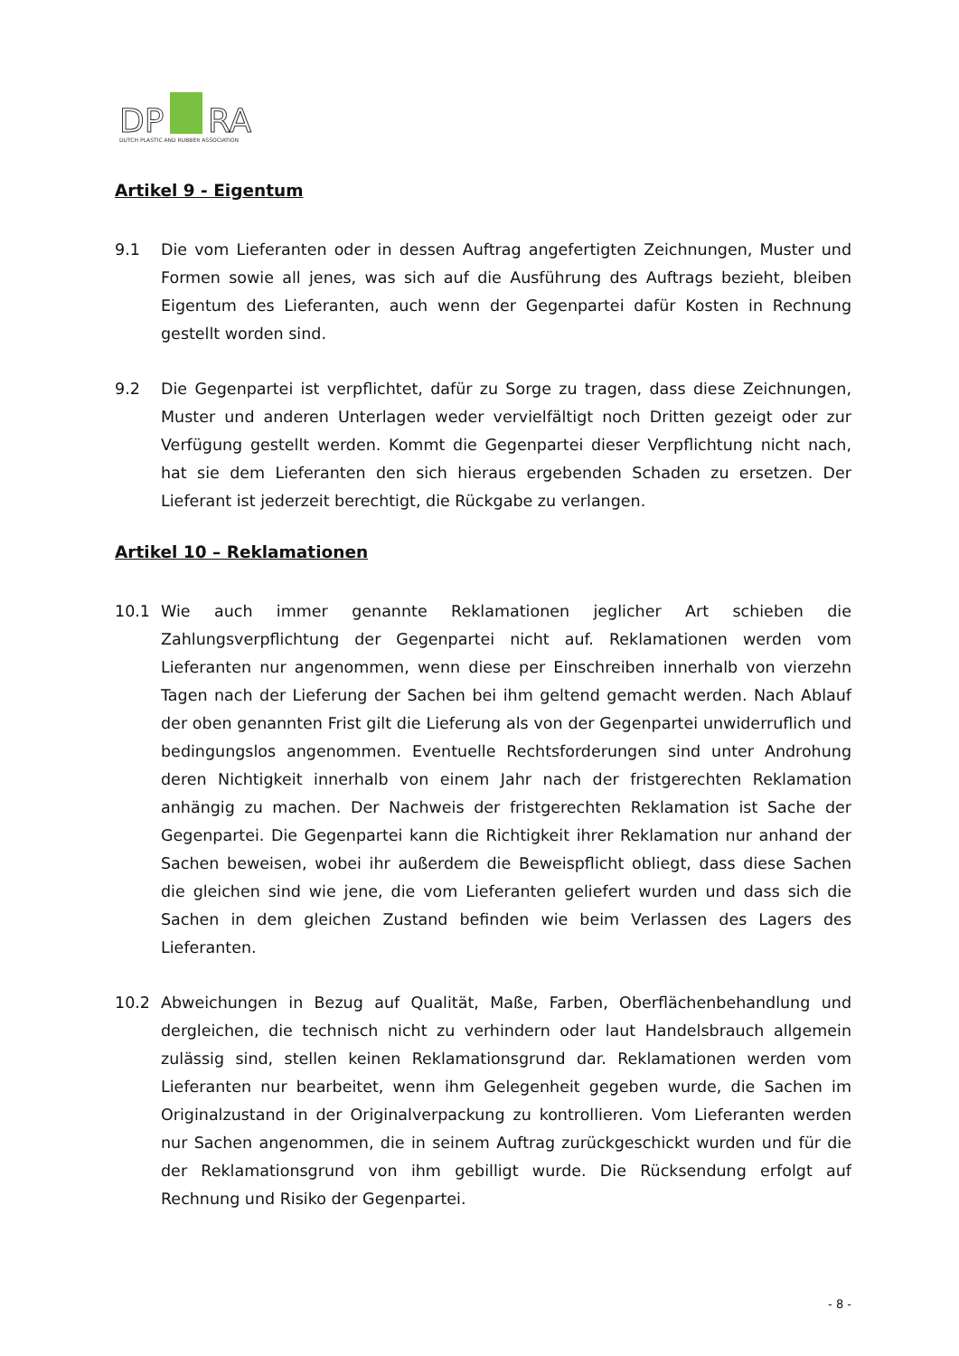DP
RA
DUTCH PLASTIC AND RUBBER ASSOCIATION
Artikel 9 - Eigentum
9.1 Die vom Lieferanten oder in dessen Auftrag angefertigten Zeichnungen, Muster und Formen sowie all jenes, was sich auf die Ausführung des Auftrags bezieht, bleiben Eigentum des Lieferanten, auch wenn der Gegenpartei dafür Kosten in Rechnung gestellt worden sind.
9.2 Die Gegenpartei ist verpflichtet, dafür zu Sorge zu tragen, dass diese Zeichnungen, Muster und anderen Unterlagen weder vervielfältigt noch Dritten gezeigt oder zur Verfügung gestellt werden. Kommt die Gegenpartei dieser Verpflichtung nicht nach, hat sie dem Lieferanten den sich hieraus ergebenden Schaden zu ersetzen. Der Lieferant ist jederzeit berechtigt, die Rückgabe zu verlangen.
Artikel 10 – Reklamationen
10.1 Wie auch immer genannte Reklamationen jeglicher Art schieben die Zahlungsverpflichtung der Gegenpartei nicht auf. Reklamationen werden vom Lieferanten nur angenommen, wenn diese per Einschreiben innerhalb von vierzehn Tagen nach der Lieferung der Sachen bei ihm geltend gemacht werden. Nach Ablauf der oben genannten Frist gilt die Lieferung als von der Gegenpartei unwiderruflich und bedingungslos angenommen. Eventuelle Rechtsforderungen sind unter Androhung deren Nichtigkeit innerhalb von einem Jahr nach der fristgerechten Reklamation anhängig zu machen. Der Nachweis der fristgerechten Reklamation ist Sache der Gegenpartei. Die Gegenpartei kann die Richtigkeit ihrer Reklamation nur anhand der Sachen beweisen, wobei ihr außerdem die Beweispflicht obliegt, dass diese Sachen die gleichen sind wie jene, die vom Lieferanten geliefert wurden und dass sich die Sachen in dem gleichen Zustand befinden wie beim Verlassen des Lagers des Lieferanten.
10.2 Abweichungen in Bezug auf Qualität, Maße, Farben, Oberflächenbehandlung und dergleichen, die technisch nicht zu verhindern oder laut Handelsbrauch allgemein zulässig sind, stellen keinen Reklamationsgrund dar. Reklamationen werden vom Lieferanten nur bearbeitet, wenn ihm Gelegenheit gegeben wurde, die Sachen im Originalzustand in der Originalverpackung zu kontrollieren. Vom Lieferanten werden nur Sachen angenommen, die in seinem Auftrag zurückgeschickt wurden und für die der Reklamationsgrund von ihm gebilligt wurde. Die Rücksendung erfolgt auf Rechnung und Risiko der Gegenpartei.
- 8 -